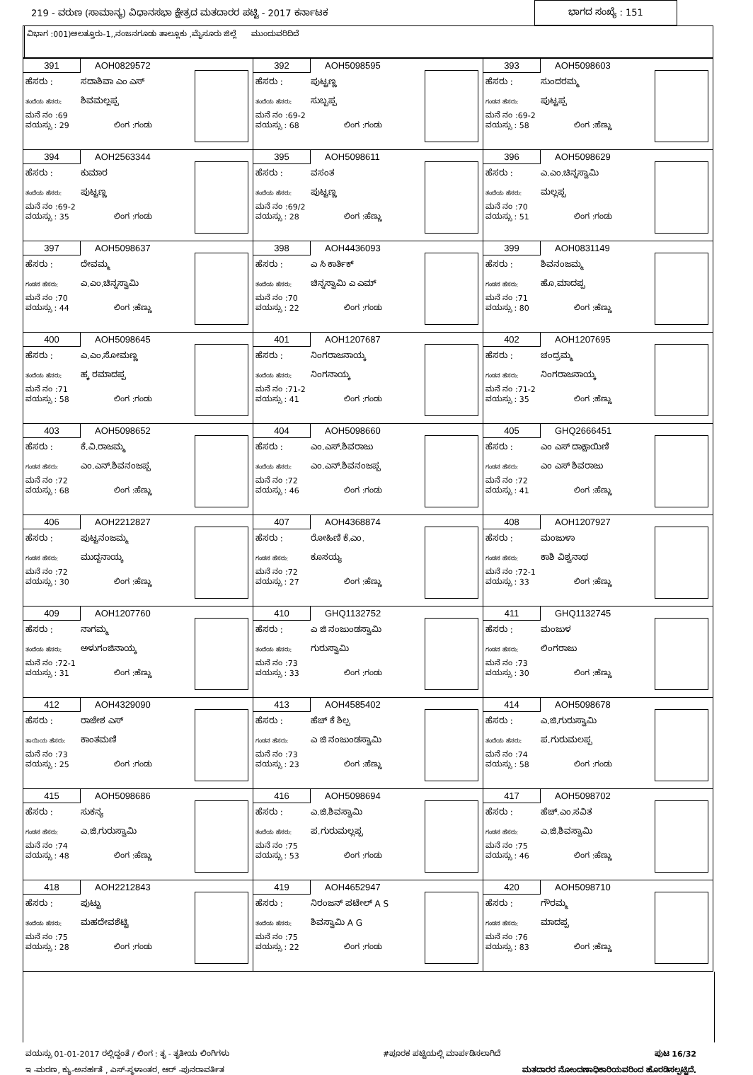219 - ವರುಣ (ಸಾಮಾನ್ಯ) ವಿಧಾನಸಭಾ ಕ್ಷೇತ್ರದ ಮತದಾರರ ಪಟ್ಟಿ - 2017 ಕರ್ನಾಟಕ ಭಾಗದ ಸಂಖ್ಯೆ : 151
ವಿಭಾಗ :001)ಅಲತ್ತೂರು-1,,ನಂಜನಗೂಡು ತಾಲ್ಲೂಕು ,ಮೈಸೂರು ಜಿಲ್ಲೆ ಮುಂದುವರಿದಿದೆ
| 391 AOH0829572 ಹೆಸರು : ಸದಾಶಿವಾ ಎಂ ಎಸ್ ತಂದೆಯ ಹೆಸರು: ಶಿವಮಲ್ಲಪ್ಪ ಮನೆ ನಂ :69 ವಯಸ್ಸು : 29 ಲಿಂಗ :ಗಂಡು | 392 AOH5098595 ಹೆಸರು : ಪುಟ್ಟಣ್ಣ ತಂದೆಯ ಹೆಸರು: ಸುಬ್ಬಪ್ಪ ಮನೆ ನಂ :69-2 ವಯಸ್ಸು : 68 ಲಿಂಗ :ಗಂಡು | 393 AOH5098603 ಹೆಸರು : ಸುಂದರಮ್ಮ ಗಂಡನ ಹೆಸರು: ಪುಟ್ಟಪ್ಪ ಮನೆ ನಂ :69-2 ವಯಸ್ಸು : 58 ಲಿಂಗ :ಹೆಣ್ಣು |
| 394 AOH2563344 ಹೆಸರು : ಕುಮಾರ ತಂದೆಯ ಹೆಸರು: ಪುಟ್ಟಣ್ಣ ಮನೆ ನಂ :69-2 ವಯಸ್ಸು : 35 ಲಿಂಗ :ಗಂಡು | 395 AOH5098611 ಹೆಸರು : ವಸಂತ ತಂದೆಯ ಹೆಸರು: ಪುಟ್ಟಣ್ಣ ಮನೆ ನಂ :69/2 ವಯಸ್ಸು : 28 ಲಿಂಗ :ಹೆಣ್ಣು | 396 AOH5098629 ಹೆಸರು : ಎ.ಎಂ.ಚಿನ್ನಸ್ವಾಮಿ ತಂದೆಯ ಹೆಸರು: ಮಲ್ಲಪ್ಪ ಮನೆ ನಂ :70 ವಯಸ್ಸು : 51 ಲಿಂಗ :ಗಂಡು |
| 397 AOH5098637 ಹೆಸರು : ದೇವಮ್ಮ ಗಂಡನ ಹೆಸರು: ಎ.ಎಂ.ಚಿನ್ನಸ್ವಾಮಿ ಮನೆ ನಂ :70 ವಯಸ್ಸು : 44 ಲಿಂಗ :ಹೆಣ್ಣು | 398 AOH4436093 ಹೆಸರು : ಎ ಸಿ ಕಾರ್ತಿಕ್ ತಂದೆಯ ಹೆಸರು: ಚಿನ್ನಸ್ವಾಮಿ ಎ ಎಮ್ ಮನೆ ನಂ :70 ವಯಸ್ಸು : 22 ಲಿಂಗ :ಗಂಡು | 399 AOH0831149 ಹೆಸರು : ಶಿವನಂಜಮ್ಮ ಗಂಡನ ಹೆಸರು: ಹೊ.ಮಾದಪ್ಪ ಮನೆ ನಂ :71 ವಯಸ್ಸು : 80 ಲಿಂಗ :ಹೆಣ್ಣು |
| 400 AOH5098645 ಹೆಸರು : ಎ.ಎಂ.ಸೋಮಣ್ಣ ತಂದೆಯ ಹೆಸರು: ಹ್ಕ ರಮಾದಪ್ಪ ಮನೆ ನಂ :71 ವಯಸ್ಸು : 58 ಲಿಂಗ :ಗಂಡು | 401 AOH1207687 ಹೆಸರು : ನಿಂಗರಾಜನಾಯ್ಕ ತಂದೆಯ ಹೆಸರು: ನಿಂಗನಾಯ್ಕ ಮನೆ ನಂ :71-2 ವಯಸ್ಸು : 41 ಲಿಂಗ :ಗಂಡು | 402 AOH1207695 ಹೆಸರು : ಚಂದ್ರಮ್ಮ ಗಂಡನ ಹೆಸರು: ನಿಂಗರಾಜನಾಯ್ಕ ಮನೆ ನಂ :71-2 ವಯಸ್ಸು : 35 ಲಿಂಗ :ಹೆಣ್ಣು |
| 403 AOH5098652 ಹೆಸರು : ಕೆ.ವಿ.ರಾಜಮ್ಮ ಗಂಡನ ಹೆಸರು: ಎಂ.ಎನ್.ಶಿವನಂಜಪ್ಪ ಮನೆ ನಂ :72 ವಯಸ್ಸು : 68 ಲಿಂಗ :ಹೆಣ್ಣು | 404 AOH5098660 ಹೆಸರು : ಎಂ.ಎಸ್.ಶಿವರಾಜು ತಂದೆಯ ಹೆಸರು: ಎಂ.ಎನ್.ಶಿವನಂಜಪ್ಪ ಮನೆ ನಂ :72 ವಯಸ್ಸು : 46 ಲಿಂಗ :ಗಂಡು | 405 GHQ2666451 ಹೆಸರು : ಎಂ ಎಸ್ ದಾಕ್ಷಾಯಿಣಿ ಗಂಡನ ಹೆಸರು: ಎಂ ಎಸ್ ಶಿವರಾಜು ಮನೆ ನಂ :72 ವಯಸ್ಸು : 41 ಲಿಂಗ :ಹೆಣ್ಣು |
| 406 AOH2212827 ಹೆಸರು : ಪುಟ್ಟನಂಜಮ್ಮ ಗಂಡನ ಹೆಸರು: ಮುದ್ದನಾಯ್ಕ ಮನೆ ನಂ :72 ವಯಸ್ಸು : 30 ಲಿಂಗ :ಹೆಣ್ಣು | 407 AOH4368874 ಹೆಸರು : ರೋಹಿಣಿ ಕೆ.ಎಂ. ಗಂಡನ ಹೆಸರು: ಕೂಸಯ್ಯ ಮನೆ ನಂ :72 ವಯಸ್ಸು : 27 ಲಿಂಗ :ಹೆಣ್ಣು | 408 AOH1207927 ಹೆಸರು : ಮಂಜುಳಾ ಗಂಡನ ಹೆಸರು: ಕಾಶಿ ವಿಶ್ವನಾಥ ಮನೆ ನಂ :72-1 ವಯಸ್ಸು : 33 ಲಿಂಗ :ಹೆಣ್ಣು |
| 409 AOH1207760 ಹೆಸರು : ನಾಗಮ್ಮ ತಂದೆಯ ಹೆಸರು: ಅಳುಗಂಜಿನಾಯ್ಕ ಮನೆ ನಂ :72-1 ವಯಸ್ಸು : 31 ಲಿಂಗ :ಹೆಣ್ಣು | 410 GHQ1132752 ಹೆಸರು : ಎ ಜಿ ನಂಜುಂಡಸ್ವಾಮಿ ತಂದೆಯ ಹೆಸರು: ಗುರುಸ್ವಾಮಿ ಮನೆ ನಂ :73 ವಯಸ್ಸು : 33 ಲಿಂಗ :ಗಂಡು | 411 GHQ1132745 ಹೆಸರು : ಮಂಜುಳ ಗಂಡನ ಹೆಸರು: ಲಿಂಗರಾಜು ಮನೆ ನಂ :73 ವಯಸ್ಸು : 30 ಲಿಂಗ :ಹೆಣ್ಣು |
| 412 AOH4329090 ಹೆಸರು : ರಾಜೇಶ ಎಸ್ ತಾಯಿಯ ಹೆಸರು: ಕಾಂತಮಣಿ ಮನೆ ನಂ :73 ವಯಸ್ಸು : 25 ಲಿಂಗ :ಗಂಡು | 413 AOH4585402 ಹೆಸರು : ಹೆಚ್ ಕೆ ಶಿಲ್ಪ ಗಂಡನ ಹೆಸರು: ಎ ಜಿ ನಂಜುಂಡಸ್ವಾಮಿ ಮನೆ ನಂ :73 ವಯಸ್ಸು : 23 ಲಿಂಗ :ಹೆಣ್ಣು | 414 AOH5098678 ಹೆಸರು : ಎ.ಜಿ.ಗುರುಸ್ವಾಮಿ ತಂದೆಯ ಹೆಸರು: ಪ.ಗುರುಮಲಪ್ಪ ಮನೆ ನಂ :74 ವಯಸ್ಸು : 58 ಲಿಂಗ :ಗಂಡು |
| 415 AOH5098686 ಹೆಸರು : ಸುಕನ್ಯ ಗಂಡನ ಹೆಸರು: ಎ.ಜಿ.ಗುರುಸ್ವಾಮಿ ಮನೆ ನಂ :74 ವಯಸ್ಸು : 48 ಲಿಂಗ :ಹೆಣ್ಣು | 416 AOH5098694 ಹೆಸರು : ಎ.ಜಿ.ಶಿವಸ್ವಾಮಿ ತಂದೆಯ ಹೆಸರು: ಪ.ಗುರುಮಲ್ಲಪ್ಪ ಮನೆ ನಂ :75 ವಯಸ್ಸು : 53 ಲಿಂಗ :ಗಂಡು | 417 AOH5098702 ಹೆಸರು : ಹೆಚ್.ಎಂ.ಸವಿತ ಗಂಡನ ಹೆಸರು: ಎ.ಜಿ.ಶಿವಸ್ವಾಮಿ ಮನೆ ನಂ :75 ವಯಸ್ಸು : 46 ಲಿಂಗ :ಹೆಣ್ಣು |
| 418 AOH2212843 ಹೆಸರು : ಪುಟ್ಟು ತಂದೆಯ ಹೆಸರು: ಮಹದೇವಶೆಟ್ಟಿ ಮನೆ ನಂ :75 ವಯಸ್ಸು : 28 ಲಿಂಗ :ಗಂಡು | 419 AOH4652947 ಹೆಸರು : ನಿರಂಜನ್ ಪಟೇಲ್ A S ತಂದೆಯ ಹೆಸರು: ಶಿವಸ್ವಾಮಿ A G ಮನೆ ನಂ :75 ವಯಸ್ಸು : 22 ಲಿಂಗ :ಗಂಡು | 420 AOH5098710 ಹೆಸರು : ಗೌರಮ್ಮ ಗಂಡನ ಹೆಸರು: ಮಾದಪ್ಪ ಮನೆ ನಂ :76 ವಯಸ್ಸು : 83 ಲಿಂಗ :ಹೆಣ್ಣು |
ವಯಸ್ಸು 01-01-2017 ರಲ್ಲಿದ್ದಂತೆ / ಲಿಂಗ : ತೃ - ತೃತೀಯ ಲಿಂಗಿಗಳು #ಪೂರಕ ಪಟ್ಟಿಯಲ್ಲಿ ಮಾರ್ಪಡಿಸಲಾಗಿದೆ ಪುಟ 16/32
ಇ -ಮರಣ, ಕ್ಯು-ಅನರ್ಹತೆ , ಎಸ್-ಸ್ಥಳಾಂತರ, ಆರ್ -ಪುನರಾವರ್ತಿತ ಮತದಾರರ ನೋಂದಣಾಧಿಕಾರಿಯವರಿಂದ ಹೊರಡಿಸಲ್ಪಟ್ಟಿದೆ.